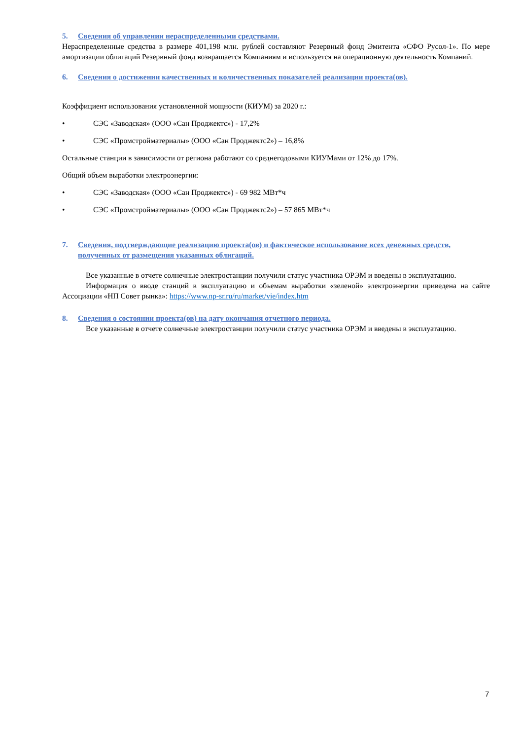5. Сведения об управлении нераспределенными средствами.
Нераспределенные средства в размере 401,198 млн. рублей составляют Резервный фонд Эмитента «СФО Русол-1». По мере амортизации облигаций Резервный фонд возвращается Компаниям и используется на операционную деятельность Компаний.
6. Сведения о достижении качественных и количественных показателей реализации проекта(ов).
Коэффициент использования установленной мощности (КИУМ) за 2020 г.:
• СЭС «Заводская» (ООО «Сан Проджектс») - 17,2%
• СЭС «Промстройматериалы» (ООО «Сан Проджектс2») – 16,8%
Остальные станции в зависимости от региона работают со среднегодовыми КИУМами от 12% до 17%.
Общий объем выработки электроэнергии:
• СЭС «Заводская» (ООО «Сан Проджектс») - 69 982 МВт*ч
• СЭС «Промстройматериалы» (ООО «Сан Проджектс2») – 57 865 МВт*ч
7. Сведения, подтверждающие реализацию проекта(ов) и фактическое использование всех денежных средств, полученных от размещения указанных облигаций.
Все указанные в отчете солнечные электростанции получили статус участника ОРЭМ и введены в эксплуатацию.
Информация о вводе станций в эксплуатацию и объемам выработки «зеленой» электроэнергии приведена на сайте Ассоциации «НП Совет рынка»: https://www.np-sr.ru/ru/market/vie/index.htm
8. Сведения о состоянии проекта(ов) на дату окончания отчетного периода.
Все указанные в отчете солнечные электростанции получили статус участника ОРЭМ и введены в эксплуатацию.
7